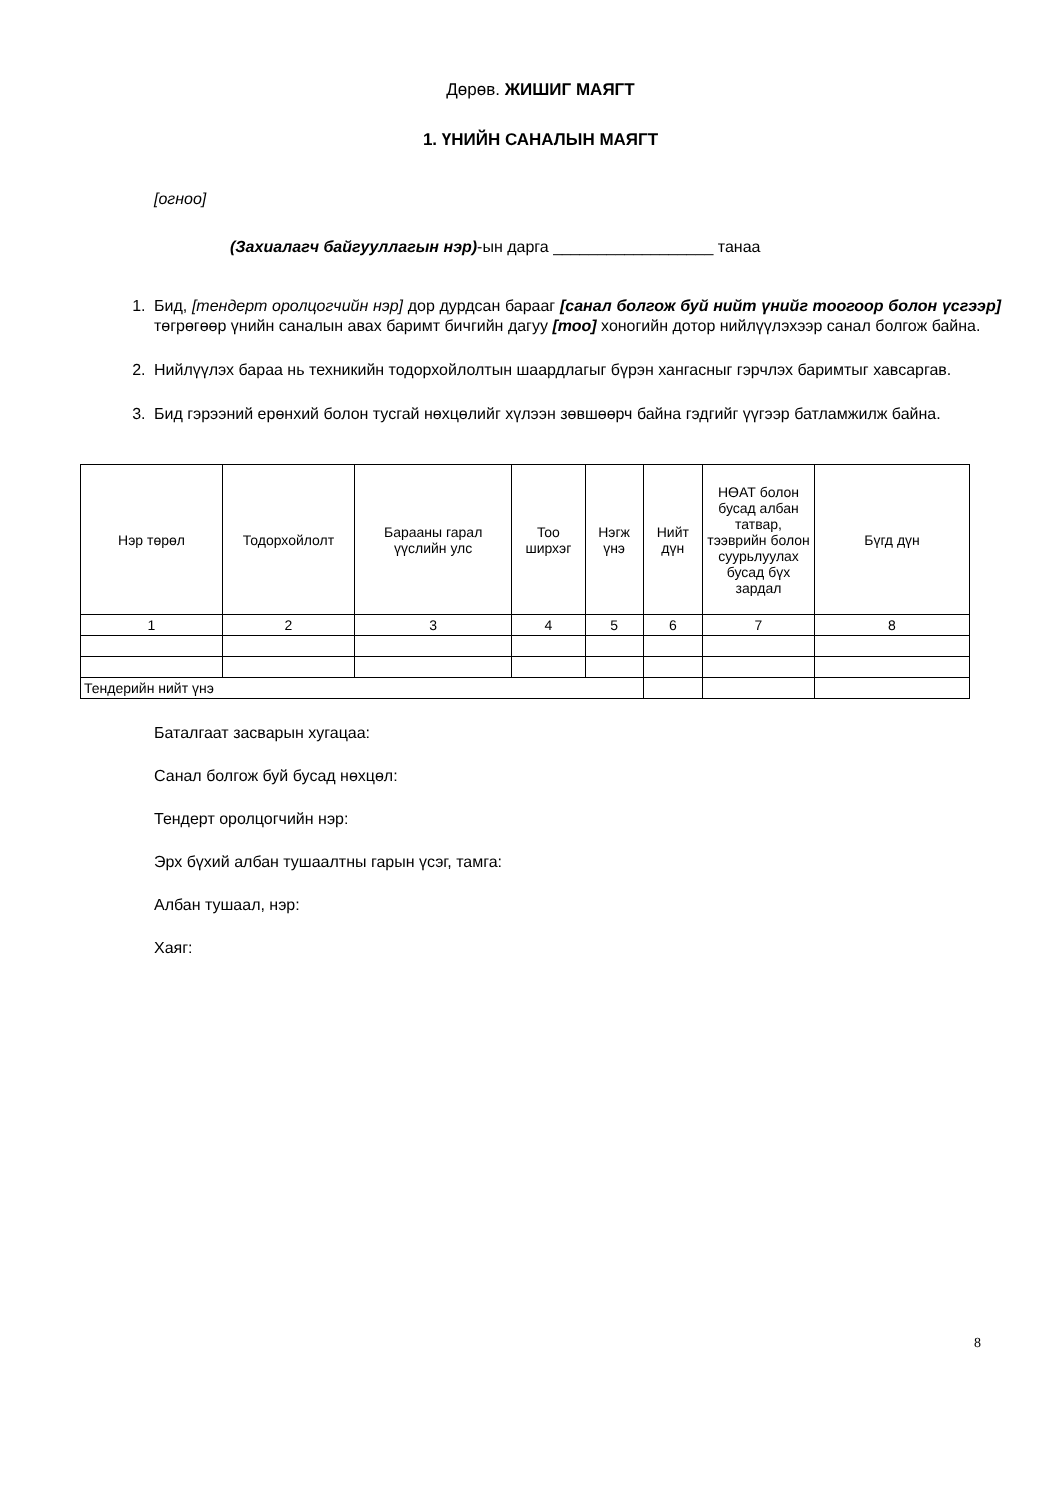Дөрөв. ЖИШИГ МАЯГТ
1. ҮНИЙН САНАЛЫН МАЯГТ
[огноо]
(Захиалагч байгууллагын нэр)-ын дарга __________________ танаа
1. Бид, [тендерт оролцогчийн нэр] дор дурдсан барааг [санал болгож буй нийт үнийг тоогоор болон үсгээр] төгрөгөөр үнийн саналын авах баримт бичгийн дагуу [тоо] хоногийн дотор нийлүүлэхээр санал болгож байна.
2. Нийлүүлэх бараа нь техникийн тодорхойлолтын шаардлагыг бүрэн хангасныг гэрчлэх баримтыг хавсаргав.
3. Бид гэрээний ерөнхий болон тусгай нөхцөлийг хүлээн зөвшөөрч байна гэдгийг үүгээр батламжилж байна.
| Нэр төрөл | Тодорхойлолт | Барааны гарал үүслийн улс | Тоо ширхэг | Нэгж үнэ | Нийт дүн | НӨАТ болон бусад албан татвар, тээврийн болон суурьлуулах бусад бүх зардал | Бүгд дүн |
| --- | --- | --- | --- | --- | --- | --- | --- |
| 1 | 2 | 3 | 4 | 5 | 6 | 7 | 8 |
| Тендерийн нийт үнэ | | | | | | | |
Баталгаат засварын хугацаа:
Санал болгож буй бусад нөхцөл:
Тендерт оролцогчийн нэр:
Эрх бүхий албан тушаалтны гарын үсэг, тамга:
Албан тушаал, нэр:
Хаяг:
8